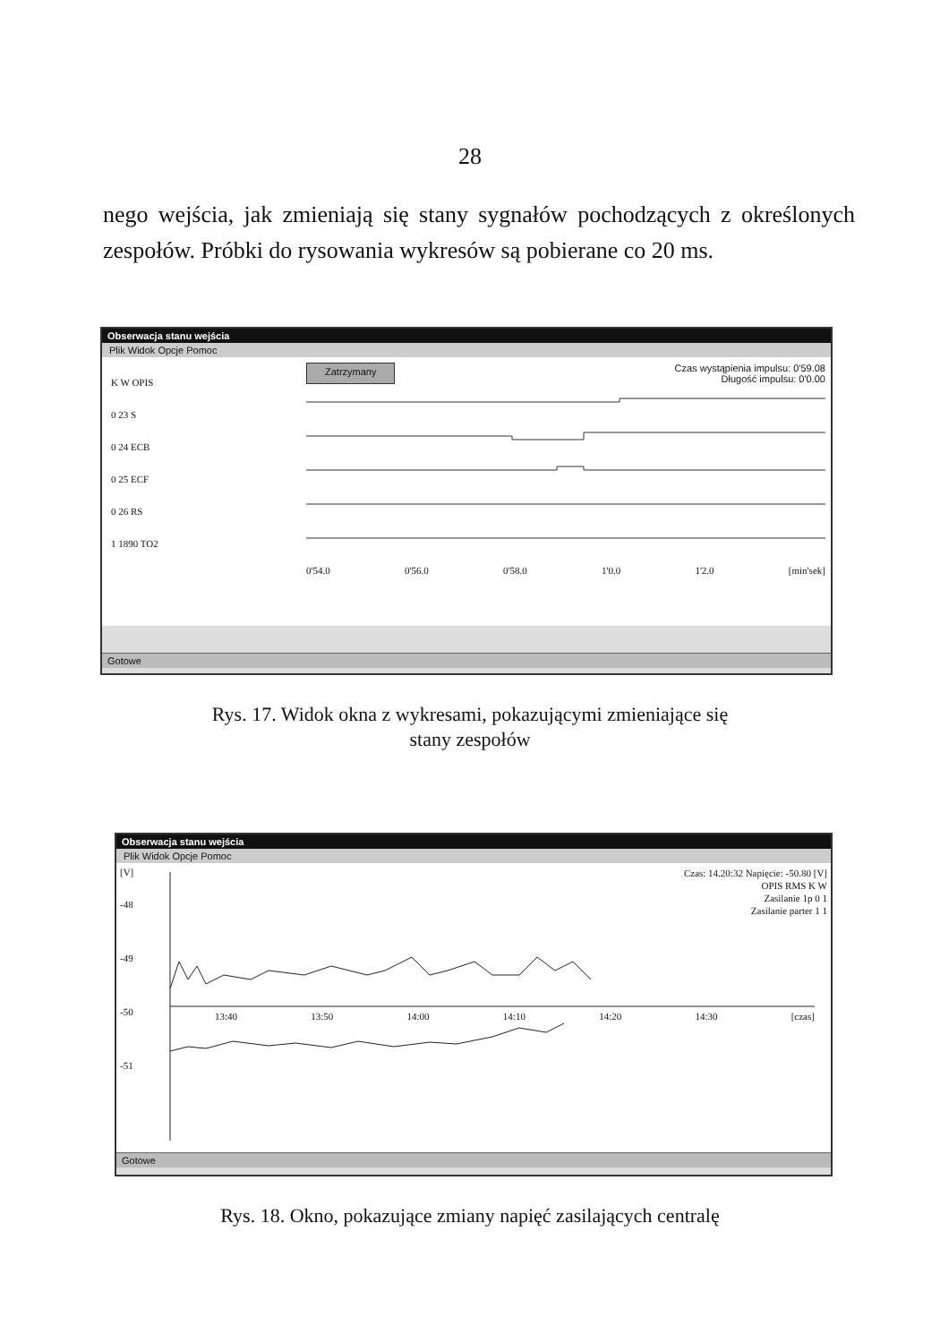28
nego wejścia, jak zmieniają się stany sygnałów pochodzących z określonych zespołów. Próbki do rysowania wykresów są pobierane co 20 ms.
Obserwacja stanu wejścia
Plik Widok Opcje Pomoc
K W OPIS
0 23 S
0 24 ECB
0 25 ECF
0 26 RS
1 1890 TO2
Zatrzymany Czas wystąpienia impulsu: 0'59.08
Długość impulsu: 0'0.00
0'54.0 0'56.0 0'58.0 1'0.0 1'2.0 [min'sek]
Gotowe
Rys. 17. Widok okna z wykresami, pokazującymi zmieniające się
stany zespołów
Obserwacja stanu wejścia
Plik Widok Opcje Pomoc
Czas: 14.20:32 Napięcie: -50.80 [V]
OPIS RMS K W
Zasilanie 1p 0 1
Zasilanie parter 1 1
[V]
-48
-49
-50
-51
13:40 13:50 14:00 14:10 14:20 14:30 [czas]
Gotowe
Rys. 18. Okno, pokazujące zmiany napięć zasilających centralę